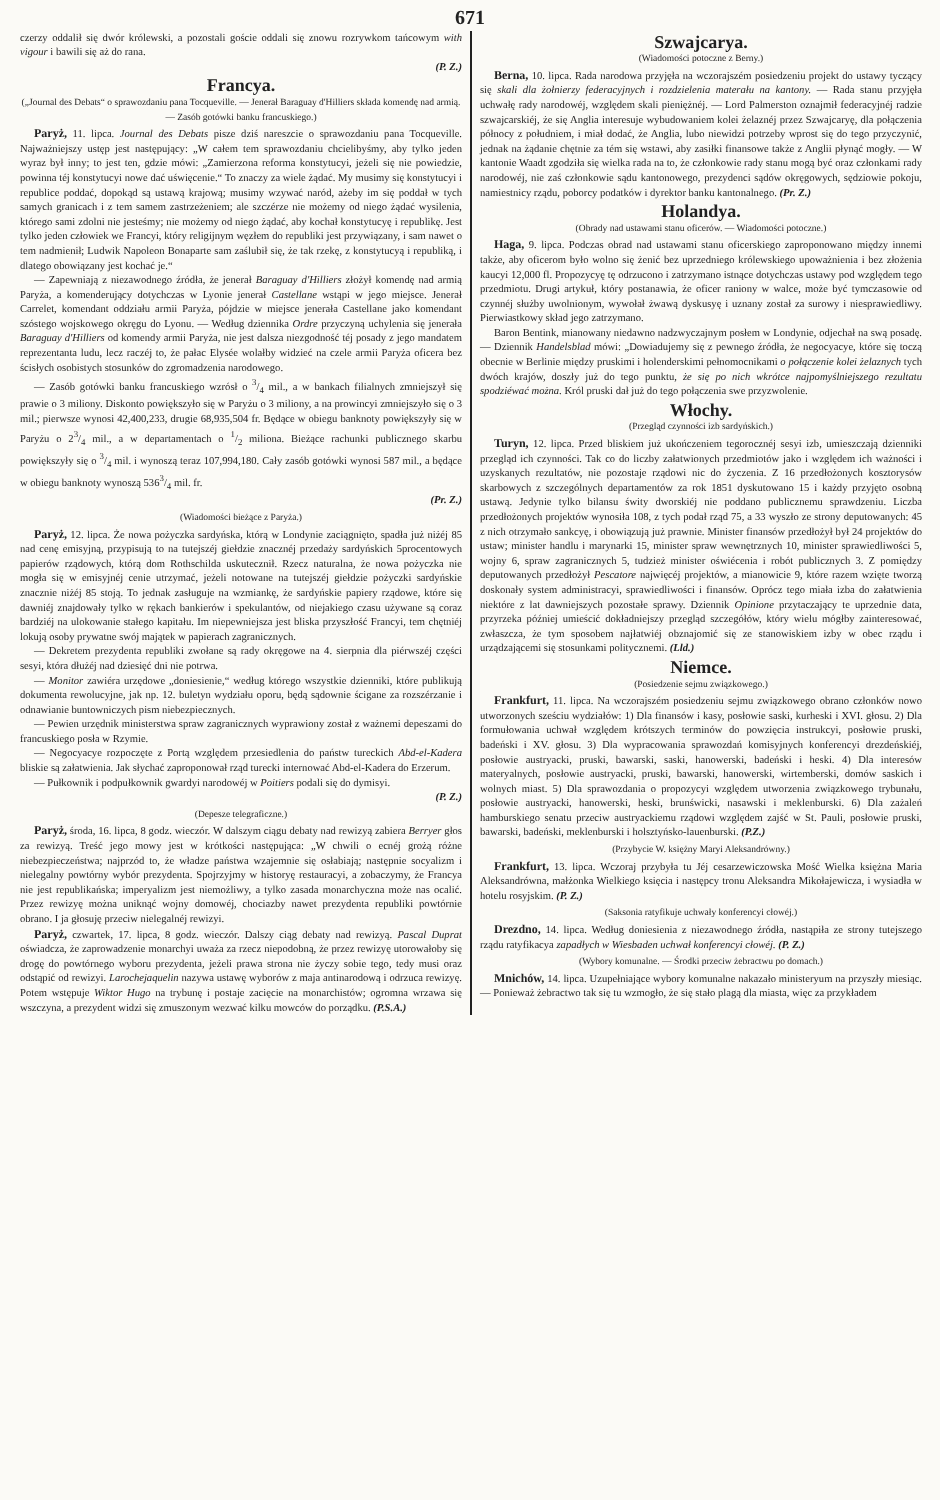671
czerzy oddalił się dwór królewski, a pozostali goście oddali się znowu rozrywkom tańcowym with vigour i bawili się aż do rana.
(P. Z.)
Francya.
(„Journal des Debats“ o sprawozdaniu pana Tocqueville. — Jenerał Baraguay d'Hilliers składa komendę nad armią. — Zasób gotówki banku francuskiego.)
Paryż, 11. lipca. Journal des Debats pisze dziś nareszcie o sprawozdaniu pana Tocqueville. Najważniejszy ustęp jest następujący: „W całem tem sprawozdaniu chcielibyśmy, aby tylko jeden wyraz był inny; to jest ten, gdzie mówi: „Zamierzona reforma konstytucyi, jeżeli się nie powiedzie, powinna téj konstytucyi nowe dać uświęcenie.“ To znaczy za wiele żądać. My musimy się konstytucyi i republice poddać, dopokąd są ustawą krajową; musimy wzywać naród, ażeby im się poddał w tych samych granicach i z tem samem zastrzeżeniem; ale szczérze nie możemy od niego żądać wysilenia, którego sami zdolni nie jesteśmy; nie możemy od niego żądać, aby kochał konstytucyę i republikę. Jest tylko jeden człowiek we Francyi, który religijnym węzłem do republiki jest przywiązany, i sam nawet o tem nadmienił; Ludwik Napoleon Bonaparte sam zaślubił się, że tak rzekę, z konstytucyą i republiką, i dlatego obowiązany jest kochać je.“
— Zapewniają z niezawodnego źródła, że jenerał Baraguay d'Hilliers złożył komendę nad armią Paryża, a komenderujący dotychczas w Lyonie jenerał Castellane wstąpi w jego miejsce. Jenerał Carrelet, komendant oddziału armii Paryża, pójdzie w miejsce jenerała Castellane jako komendant szóstego wojskowego okręgu do Lyonu. — Według dziennika Ordre przyczyną uchylenia się jenerała Baraguay d'Hilliers od komendy armii Paryża, nie jest dalsza niezgodność téj posady z jego mandatem reprezentanta ludu, lecz raczéj to, że pałac Elysée wolałby widzieć na czele armii Paryża oficera bez ścisłych osobistych stosunków do zgromadzenia narodowego.
— Zasób gotówki banku francuskiego wzrósł o 3/4 mil., a w bankach filialnych zmniejszył się prawie o 3 miliony. Diskonto powiększyło się w Paryżu o 3 miliony, a na prowincyi zmniejszyło się o 3 mil.; pierwsze wynosi 42,400,233, drugie 68,935,504 fr. Będące w obiegu banknoty powiększyły się w Paryżu o 23/4 mil., a w departamentach o 1/2 miliona. Bieżące rachunki publicznego skarbu powiększyły się o 3/4 mil. i wynoszą teraz 107,994,180. Cały zasób gotówki wynosi 587 mil., a będące w obiegu banknoty wynoszą 5363/4 mil. fr.
(Pr. Z.)
(Wiadomości bieżące z Paryża.)
Paryż, 12. lipca. Że nowa pożyczka sardyńska, którą w Londynie zaciągnięto, spadła już niżéj 85 nad cenę emisyjną, przypisują to na tutejszéj giełdzie znacznéj przedaży sardyńskich 5procentowych papierów rządowych, którą dom Rothschilda uskutecznił. Rzecz naturalna, że nowa pożyczka nie mogła się w emisyjnéj cenie utrzymać, jeżeli notowane na tutejszéj giełdzie pożyczki sardyńskie znacznie niżéj 85 stoją. To jednak zasługuje na wzmiankę, że sardyńskie papiery rządowe, które się dawniéj znajdowały tylko w rękach bankierów i spekulantów, od niejakiego czasu używane są coraz bardziéj na ulokowanie stałego kapitału. Im niepewniejsza jest bliska przyszłość Francyi, tem chętniéj lokują osoby prywatne swój majątek w papierach zagranicznych.
— Dekretem prezydenta republiki zwołane są rady okręgowe na 4. sierpnia dla piérwszéj części sesyi, która dłużéj nad dziesięć dni nie potrwa.
— Monitor zawiéra urzędowe „doniesienie,“ według którego wszystkie dzienniki, które publikują dokumenta rewolucyjne, jak np. 12. buletyn wydziału oporu, będą sądownie ścigane za rozszérzanie i odnawianie buntowniczych pism niebezpiecznych.
— Pewien urzędnik ministerstwa spraw zagranicznych wyprawiony został z ważnemi depeszami do francuskiego posła w Rzymie.
— Negocyacye rozpoczęte z Portą względem przesiedlenia do państw tureckich Abd-el-Kadera bliskie są załatwienia. Jak słychać zaproponował rząd turecki internować Abd-el-Kadera do Erzerum.
— Pułkownik i podpułkownik gwardyi narodowéj w Poitiers podali się do dymisyi.
(P. Z.)
(Depesze telegraficzne.)
Paryż, środa, 16. lipca, 8 godz. wieczór. W dalszym ciągu debaty nad rewizyą zabiera Berryer głos za rewizyą. Treść jego mowy jest w krótkości następująca: „W chwili o ecnéj grożą różne niebezpieczeństwa; najprzód to, że władze państwa wzajemnie się osłabiają; następnie socyalizm i nielegalny powtórny wybór prezydenta. Spojrzyjmy w historyę restauracyi, a zobaczymy, że Francya nie jest republikańska; imperyalizm jest niemożliwy, a tylko zasada monarchyczna może nas ocalić. Przez rewizyę można uniknąć wojny domowéj, chociazby nawet prezydenta republiki powtórnie obrano. I ja głosuję przeciw nielegalnéj rewizyi.
Paryż, czwartek, 17. lipca, 8 godz. wieczór. Dalszy ciąg debaty nad rewizyą. Pascal Duprat oświadcza, że zaprowadzenie monarchyi uważa za rzecz niepodobną, że przez rewizyę utorowałoby się drogę do powtórnego wyboru prezydenta, jeżeli prawa strona nie życzy sobie tego, tedy musi oraz odstąpić od rewizyi. Larochejaquelin nazywa ustawę wyborów z maja antinarodową i odrzuca rewizyę. Potem wstępuje Wiktor Hugo na trybunę i postaje zacięcie na monarchistów; ogromna wrzawa się wszczyna, a prezydent widzi się zmuszonym wezwać kilku mowców do porządku. (P.S.A.)
Szwajcarya.
(Wiadomości potoczne z Berny.)
Berna, 10. lipca. Rada narodowa przyjęła na wczorajszém posiedzeniu projekt do ustawy tyczący się skali dla żołnierzy federacyjnych i rozdzielenia materału na kantony. — Rada stanu przyjęła uchwałę rady narodowéj, względem skali pieniężnéj. — Lord Palmerston oznajmił federacyjnéj radzie szwajcarskiéj, że się Anglia interesuje wybudowaniem kolei żelaznéj przez Szwajcaryę, dla połączenia północy z południem, i miał dodać, że Anglia, lubo niewidzi potrzeby wprost się do tego przyczynić, jednak na żądanie chętnie za tém się wstawi, aby zasiłki finansowe także z Anglii płynąć mogły. — W kantonie Waadt zgodziła się wielka rada na to, że członkowie rady stanu mogą być oraz członkami rady narodowéj, nie zaś członkowie sądu kantonowego, prezydenci sądów okręgowych, sędziowie pokoju, namiestnicy rządu, poborcy podatków i dyrektor banku kantonalnego. (Pr. Z.)
Holandya.
(Obrady nad ustawami stanu oficerów. — Wiadomości potoczne.)
Haga, 9. lipca. Podczas obrad nad ustawami stanu oficerskiego zaproponowano między innemi także, aby oficerom było wolno się żenić bez uprzedniego królewskiego upoważnienia i bez złożenia kaucyi 12,000 fl. Propozycyę tę odrzucono i zatrzymano istnące dotychczas ustawy pod względem tego przedmiotu. Drugi artykuł, który postanawia, że oficer raniony w walce, może być tymczasowie od czynnéj służby uwolnionym, wywołał żwawą dyskusyę i uznany został za surowy i niesprawiedliwy. Pierwiastkowy skład jego zatrzymano.
Baron Bentink, mianowany niedawno nadzwyczajnym posłem w Londynie, odjechał na swą posadę. — Dziennik Handelsblad mówi: „Dowiadujemy się z pewnego źródła, że negocyacye, które się toczą obecnie w Berlinie między pruskimi i holenderskimi pełnomocnikami o połączenie kolei żelaznych tych dwóch krajów, doszły już do tego punktu, że się po nich wkrótce najpomyślniejszego rezultatu spodziéwać można. Król pruski dał już do tego połączenia swe przyzwolenie.
Włochy.
(Przegląd czynności izb sardyńskich.)
Turyn, 12. lipca. Przed bliskiem już ukończeniem tegorocznéj sesyi izb, umieszczają dzienniki przegląd ich czynności. Tak co do liczby załatwionych przedmiotów jako i względem ich ważności i uzyskanych rezultatów, nie pozostaje rządowi nic do życzenia. Z 16 przedłożonych kosztorysów skarbowych z szczególnych departamentów za rok 1851 dyskutowano 15 i każdy przyjęto osobną ustawą. Jedynie tylko bilansu świty dworskiéj nie poddano publicznemu sprawdzeniu. Liczba przedłożonych projektów wynosiła 108, z tych podał rząd 75, a 33 wyszło ze strony deputowanych: 45 z nich otrzymało sankcyę, i obowiązują już prawnie. Minister finansów przedłożył był 24 projektów do ustaw; minister handlu i marynarki 15, minister spraw wewnętrznych 10, minister sprawiedliwości 5, wojny 6, spraw zagranicznych 5, tudzież minister oświécenia i robót publicznych 3. Z pomiędzy deputowanych przedłożył Pescatore najwięcéj projektów, a mianowicie 9, które razem wzięte tworzą doskonały system administracyi, sprawiedliwości i finansów. Oprócz tego miała izba do załatwienia niektóre z lat dawniejszych pozostałe sprawy. Dziennik Opinione przytaczający te uprzednie data, przyrzeka później umieścić dokładniejszy przegląd szczegółów, który wielu mógłby zainteresować, zwłaszcza, że tym sposobem najłatwiéj obznajomić się ze stanowiskiem izby w obec rządu i urządzającemi się stosunkami politycznemi. (Lld.)
Niemce.
(Posiedzenie sejmu związkowego.)
Frankfurt, 11. lipca. Na wczorajszém posiedzeniu sejmu związkowego obrano członków nowo utworzonych sześciu wydziałów: 1) Dla finansów i kasy, posłowie saski, kurheski i XVI. głosu. 2) Dla formułowania uchwał względem krótszych terminów do powzięcia instrukcyi, posłowie pruski, badeński i XV. głosu. 3) Dla wypracowania sprawozdań komisyjnych konferencyi drezdeńskiéj, posłowie austryacki, pruski, bawarski, saski, hanowerski, badeński i heski. 4) Dla interesów materyalnych, posłowie austryacki, pruski, bawarski, hanowerski, wirtemberski, domów saskich i wolnych miast. 5) Dla sprawozdania o propozycyi względem utworzenia związkowego trybunału, posłowie austryacki, hanowerski, heski, brunświcki, nasawski i meklenburski. 6) Dla zażaleń hamburskiego senatu przeciw austryackiemu rządowi względem zajść w St. Pauli, posłowie pruski, bawarski, badeński, meklenburski i holsztyńsko-lauenburski. (P.Z.)
(Przybycie W. księżny Maryi Aleksandrówny.)
Frankfurt, 13. lipca. Wczoraj przybyła tu Jéj cesarzewiczowska Mość Wielka księżna Maria Aleksandrówna, małżonka Wielkiego księcia i następcy tronu Aleksandra Mikołajewicza, i wysiadła w hotelu rosyjskim. (P. Z.)
(Saksonia ratyfikuje uchwały konferencyi cłowéj.)
Drezdno, 14. lipca. Według doniesienia z niezawodnego źródła, nastąpiła ze strony tutejszego rządu ratyfikacya zapadłych w Wiesbaden uchwał konferencyi cłowéj. (P. Z.)
(Wybory komunalne. — Środki przeciw żebractwu po domach.)
Mnichów, 14. lipca. Uzupełniające wybory komunalne nakazało ministeryum na przyszły miesiąc. — Ponieważ żebractwo tak się tu wzmogło, że się stało plagą dla miasta, więc za przykładem